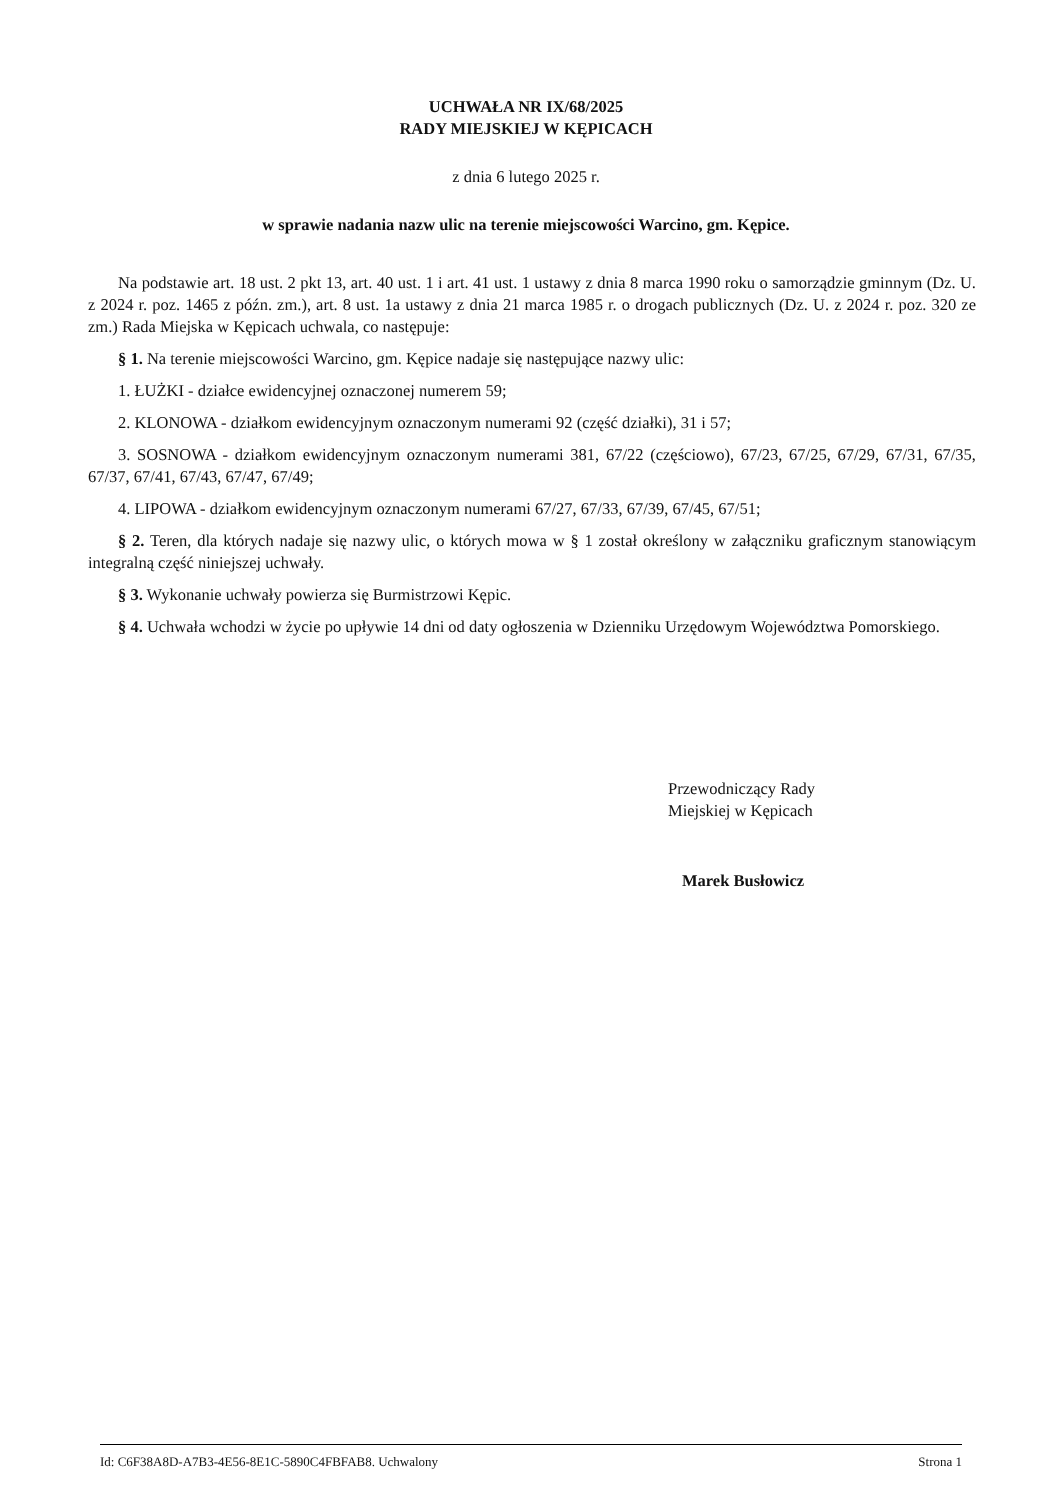UCHWAŁA NR IX/68/2025
RADY MIEJSKIEJ W KĘPICACH
z dnia 6 lutego 2025 r.
w sprawie nadania nazw ulic na terenie miejscowości Warcino, gm. Kępice.
Na podstawie art. 18 ust. 2 pkt 13, art. 40 ust. 1 i art. 41 ust. 1 ustawy z dnia 8 marca 1990 roku o samorządzie gminnym (Dz. U. z 2024 r. poz. 1465 z późn. zm.), art. 8 ust. 1a ustawy z dnia 21 marca 1985 r. o drogach publicznych (Dz. U. z 2024 r. poz. 320 ze zm.) Rada Miejska w Kępicach uchwala, co następuje:
§ 1. Na terenie miejscowości Warcino, gm. Kępice nadaje się następujące nazwy ulic:
1. ŁUŻKI - działce ewidencyjnej oznaczonej numerem 59;
2. KLONOWA - działkom ewidencyjnym oznaczonym numerami 92 (część działki), 31 i 57;
3. SOSNOWA - działkom ewidencyjnym oznaczonym numerami 381, 67/22 (częściowo), 67/23, 67/25, 67/29, 67/31, 67/35, 67/37, 67/41, 67/43, 67/47, 67/49;
4. LIPOWA - działkom ewidencyjnym oznaczonym numerami 67/27, 67/33, 67/39, 67/45, 67/51;
§ 2. Teren, dla których nadaje się nazwy ulic, o których mowa w § 1 został określony w załączniku graficznym stanowiącym integralną część niniejszej uchwały.
§ 3. Wykonanie uchwały powierza się Burmistrzowi Kępic.
§ 4. Uchwała wchodzi w życie po upływie 14 dni od daty ogłoszenia w Dzienniku Urzędowym Województwa Pomorskiego.
Przewodniczący Rady
Miejskiej w Kępicach
Marek Busłowicz
Id: C6F38A8D-A7B3-4E56-8E1C-5890C4FBFAB8. Uchwalony Strona 1